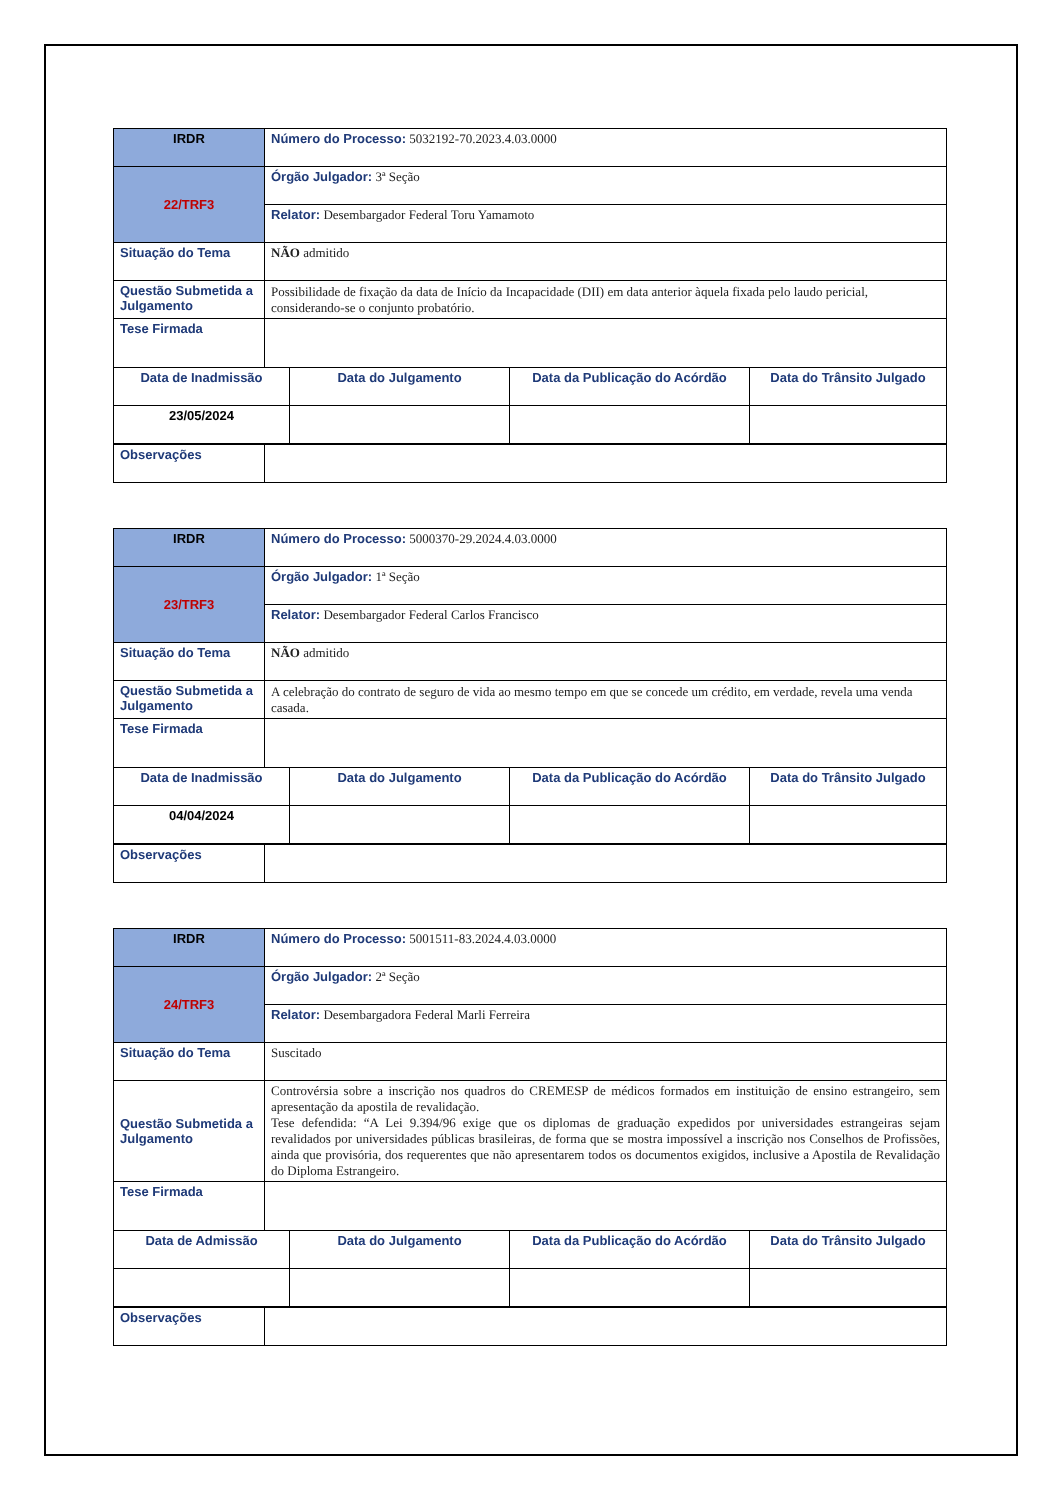| IRDR | Número do Processo: 5032192-70.2023.4.03.0000 | | | |
| 22/TRF3 | Órgão Julgador: 3ª Seção | | | |
| | Relator: Desembargador Federal Toru Yamamoto | | | |
| Situação do Tema | NÃO admitido | | | |
| Questão Submetida a Julgamento | Possibilidade de fixação da data de Início da Incapacidade (DII) em data anterior àquela fixada pelo laudo pericial, considerando-se o conjunto probatório. | | | |
| Tese Firmada | | | | |
| Data de Inadmissão | | Data do Julgamento | Data da Publicação do Acórdão | Data do Trânsito Julgado |
| 23/05/2024 | | | | |
| Observações | | | | |
| IRDR | Número do Processo: 5000370-29.2024.4.03.0000 | | | |
| 23/TRF3 | Órgão Julgador: 1ª Seção | | | |
| | Relator: Desembargador Federal Carlos Francisco | | | |
| Situação do Tema | NÃO admitido | | | |
| Questão Submetida a Julgamento | A celebração do contrato de seguro de vida ao mesmo tempo em que se concede um crédito, em verdade, revela uma venda casada. | | | |
| Tese Firmada | | | | |
| Data de Inadmissão | | Data do Julgamento | Data da Publicação do Acórdão | Data do Trânsito Julgado |
| 04/04/2024 | | | | |
| Observações | | | | |
| IRDR | Número do Processo: 5001511-83.2024.4.03.0000 | | | |
| 24/TRF3 | Órgão Julgador: 2ª Seção | | | |
| | Relator: Desembargadora Federal Marli Ferreira | | | |
| Situação do Tema | Suscitado | | | |
| Questão Submetida a Julgamento | Controvérsia sobre a inscrição nos quadros do CREMESP de médicos formados em instituição de ensino estrangeiro, sem apresentação da apostila de revalidação. Tese defendida: “A Lei 9.394/96 exige que os diplomas de graduação expedidos por universidades estrangeiras sejam revalidados por universidades públicas brasileiras, de forma que se mostra impossível a inscrição nos Conselhos de Profissões, ainda que provisória, dos requerentes que não apresentarem todos os documentos exigidos, inclusive a Apostila de Revalidação do Diploma Estrangeiro. | | | |
| Tese Firmada | | | | |
| Data de Admissão | | Data do Julgamento | Data da Publicação do Acórdão | Data do Trânsito Julgado |
| Observações | | | | |